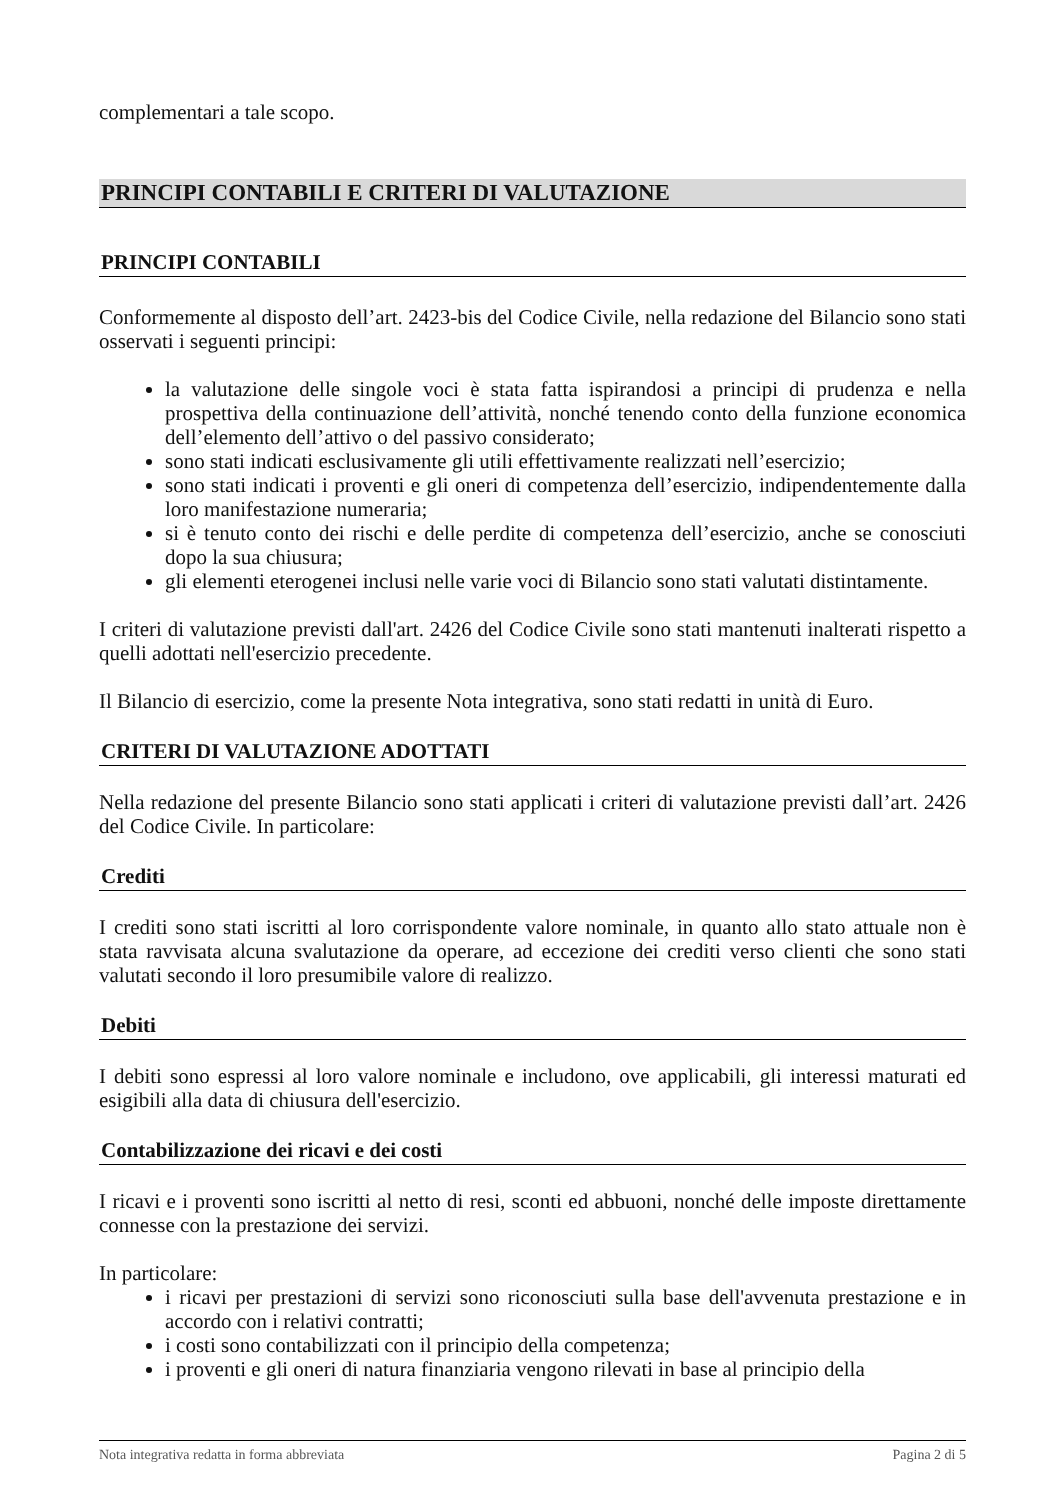complementari a tale scopo.
PRINCIPI CONTABILI E CRITERI DI VALUTAZIONE
PRINCIPI CONTABILI
Conformemente al disposto dell’art. 2423-bis del Codice Civile, nella redazione del Bilancio sono stati osservati i seguenti principi:
la valutazione delle singole voci è stata fatta ispirandosi a principi di prudenza e nella prospettiva della continuazione dell’attività, nonché tenendo conto della funzione economica dell’elemento dell’attivo o del passivo considerato;
sono stati indicati esclusivamente gli utili effettivamente realizzati nell’esercizio;
sono stati indicati i proventi e gli oneri di competenza dell’esercizio, indipendentemente dalla loro manifestazione numeraria;
si è tenuto conto dei rischi e delle perdite di competenza dell’esercizio, anche se conosciuti dopo la sua chiusura;
gli elementi eterogenei inclusi nelle varie voci di Bilancio sono stati valutati distintamente.
I criteri di valutazione previsti dall'art. 2426 del Codice Civile sono stati mantenuti inalterati rispetto a quelli adottati nell'esercizio precedente.
Il Bilancio di esercizio, come la presente Nota integrativa, sono stati redatti in unità di Euro.
CRITERI DI VALUTAZIONE ADOTTATI
Nella redazione del presente Bilancio sono stati applicati i criteri di valutazione previsti dall’art. 2426 del Codice Civile. In particolare:
Crediti
I crediti sono stati iscritti al loro corrispondente valore nominale, in quanto allo stato attuale non è stata ravvisata alcuna svalutazione da operare, ad eccezione dei crediti verso clienti che sono stati valutati secondo il loro presumibile valore di realizzo.
Debiti
I debiti sono espressi al loro valore nominale e includono, ove applicabili, gli interessi maturati ed esigibili alla data di chiusura dell'esercizio.
Contabilizzazione dei ricavi e dei costi
I ricavi e i proventi sono iscritti al netto di resi, sconti ed abbuoni, nonché delle imposte direttamente connesse con la prestazione dei servizi.
In particolare:
i ricavi per prestazioni di servizi sono riconosciuti sulla base dell'avvenuta prestazione e in accordo con i relativi contratti;
i costi sono contabilizzati con il principio della competenza;
i proventi e gli oneri di natura finanziaria vengono rilevati in base al principio della
Nota integrativa redatta in forma abbreviata Pagina 2 di 5